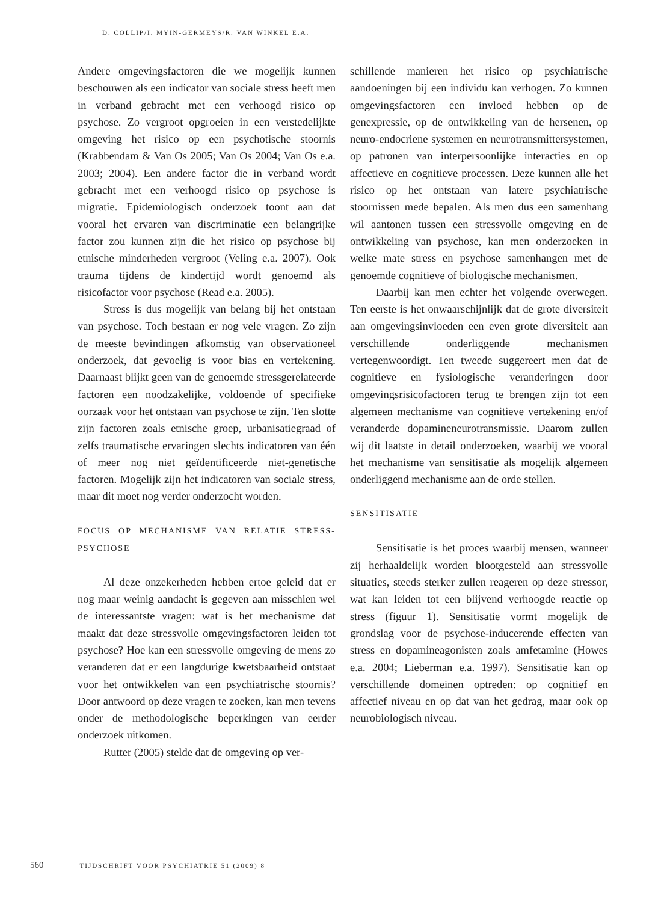D. COLLIP/I. MYIN-GERMEYS/R. VAN WINKEL E.A.
Andere omgevingsfactoren die we mogelijk kunnen beschouwen als een indicator van sociale stress heeft men in verband gebracht met een verhoogd risico op psychose. Zo vergroot opgroeien in een verstedelijkte omgeving het risico op een psychotische stoornis (Krabbendam & Van Os 2005; Van Os 2004; Van Os e.a. 2003; 2004). Een andere factor die in verband wordt gebracht met een verhoogd risico op psychose is migratie. Epidemiologisch onderzoek toont aan dat vooral het ervaren van discriminatie een belangrijke factor zou kunnen zijn die het risico op psychose bij etnische minderheden vergroot (Veling e.a. 2007). Ook trauma tijdens de kindertijd wordt genoemd als risicofactor voor psychose (Read e.a. 2005).
Stress is dus mogelijk van belang bij het ontstaan van psychose. Toch bestaan er nog vele vragen. Zo zijn de meeste bevindingen afkomstig van observationeel onderzoek, dat gevoelig is voor bias en vertekening. Daarnaast blijkt geen van de genoemde stressgerelateerde factoren een noodzakelijke, voldoende of specifieke oorzaak voor het ontstaan van psychose te zijn. Ten slotte zijn factoren zoals etnische groep, urbanisatiegraad of zelfs traumatische ervaringen slechts indicatoren van één of meer nog niet geïdentificeerde niet-genetische factoren. Mogelijk zijn het indicatoren van sociale stress, maar dit moet nog verder onderzocht worden.
FOCUS OP MECHANISME VAN RELATIE STRESS-PSYCHOSE
Al deze onzekerheden hebben ertoe geleid dat er nog maar weinig aandacht is gegeven aan misschien wel de interessantste vragen: wat is het mechanisme dat maakt dat deze stressvolle omgevingsfactoren leiden tot psychose? Hoe kan een stressvolle omgeving de mens zo veranderen dat er een langdurige kwetsbaarheid ontstaat voor het ontwikkelen van een psychiatrische stoornis? Door antwoord op deze vragen te zoeken, kan men tevens onder de methodologische beperkingen van eerder onderzoek uitkomen.
Rutter (2005) stelde dat de omgeving op ver-
schillende manieren het risico op psychiatrische aandoeningen bij een individu kan verhogen. Zo kunnen omgevingsfactoren een invloed hebben op de genexpressie, op de ontwikkeling van de hersenen, op neuro-endocriene systemen en neurotransmittersystemen, op patronen van interpersoonlijke interacties en op affectieve en cognitieve processen. Deze kunnen alle het risico op het ontstaan van latere psychiatrische stoornissen mede bepalen. Als men dus een samenhang wil aantonen tussen een stressvolle omgeving en de ontwikkeling van psychose, kan men onderzoeken in welke mate stress en psychose samenhangen met de genoemde cognitieve of biologische mechanismen.
Daarbij kan men echter het volgende overwegen. Ten eerste is het onwaarschijnlijk dat de grote diversiteit aan omgevingsinvloeden een even grote diversiteit aan verschillende onderliggende mechanismen vertegenwoordigt. Ten tweede suggereert men dat de cognitieve en fysiologische veranderingen door omgevingsrisicofactoren terug te brengen zijn tot een algemeen mechanisme van cognitieve vertekening en/of veranderde dopamineneurotransmissie. Daarom zullen wij dit laatste in detail onderzoeken, waarbij we vooral het mechanisme van sensitisatie als mogelijk algemeen onderliggend mechanisme aan de orde stellen.
SENSITISATIE
Sensitisatie is het proces waarbij mensen, wanneer zij herhaaldelijk worden blootgesteld aan stressvolle situaties, steeds sterker zullen reageren op deze stressor, wat kan leiden tot een blijvend verhoogde reactie op stress (figuur 1). Sensitisatie vormt mogelijk de grondslag voor de psychose-inducerende effecten van stress en dopamineagonisten zoals amfetamine (Howes e.a. 2004; Lieberman e.a. 1997). Sensitisatie kan op verschillende domeinen optreden: op cognitief en affectief niveau en op dat van het gedrag, maar ook op neurobiologisch niveau.
560 TIJDSCHRIFT VOOR PSYCHIATRIE 51 (2009) 8